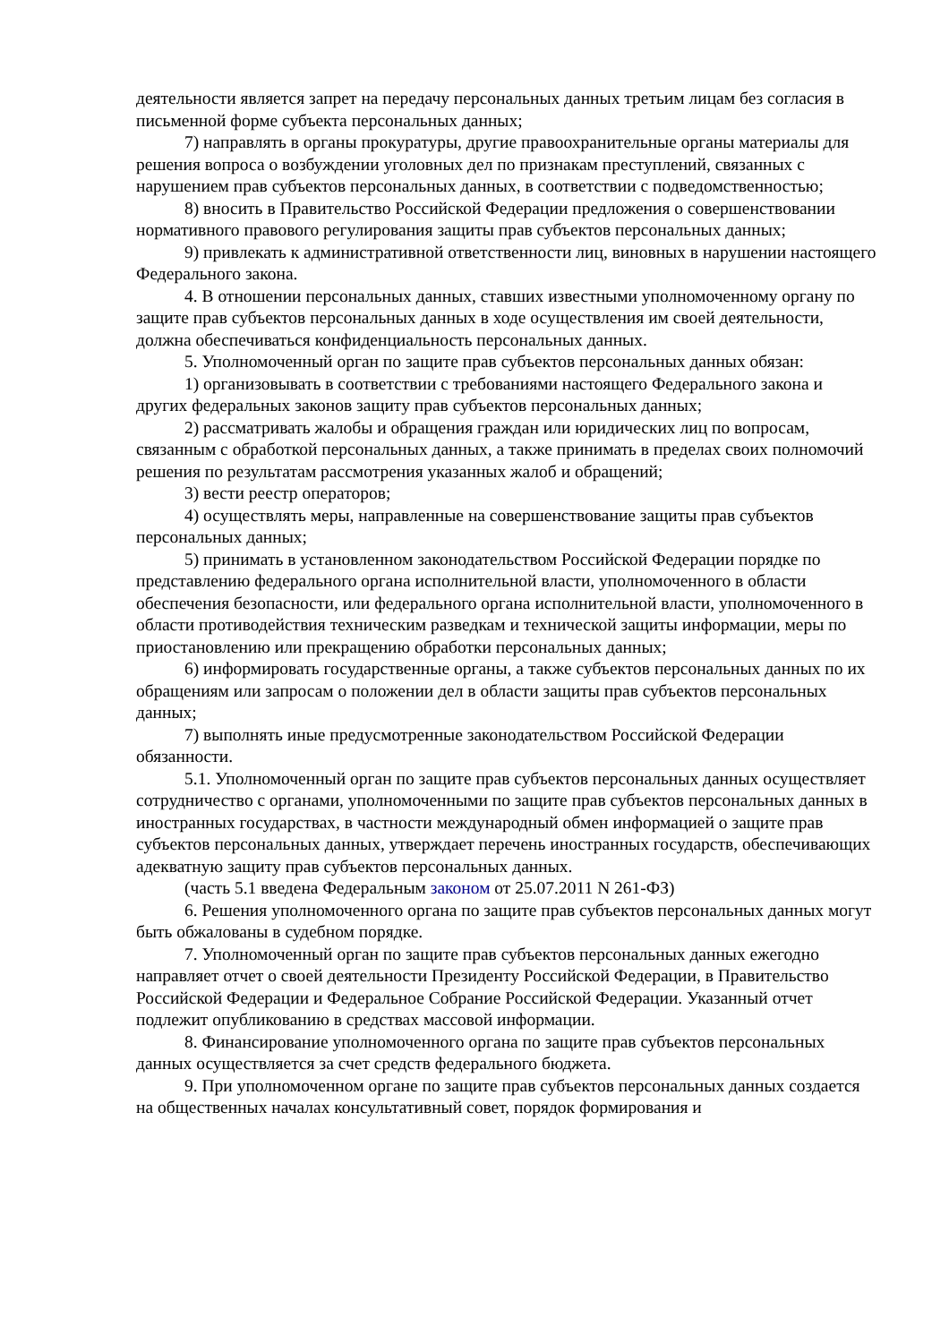деятельности является запрет на передачу персональных данных третьим лицам без согласия в письменной форме субъекта персональных данных;
7) направлять в органы прокуратуры, другие правоохранительные органы материалы для решения вопроса о возбуждении уголовных дел по признакам преступлений, связанных с нарушением прав субъектов персональных данных, в соответствии с подведомственностью;
8) вносить в Правительство Российской Федерации предложения о совершенствовании нормативного правового регулирования защиты прав субъектов персональных данных;
9) привлекать к административной ответственности лиц, виновных в нарушении настоящего Федерального закона.
4. В отношении персональных данных, ставших известными уполномоченному органу по защите прав субъектов персональных данных в ходе осуществления им своей деятельности, должна обеспечиваться конфиденциальность персональных данных.
5. Уполномоченный орган по защите прав субъектов персональных данных обязан:
1) организовывать в соответствии с требованиями настоящего Федерального закона и других федеральных законов защиту прав субъектов персональных данных;
2) рассматривать жалобы и обращения граждан или юридических лиц по вопросам, связанным с обработкой персональных данных, а также принимать в пределах своих полномочий решения по результатам рассмотрения указанных жалоб и обращений;
3) вести реестр операторов;
4) осуществлять меры, направленные на совершенствование защиты прав субъектов персональных данных;
5) принимать в установленном законодательством Российской Федерации порядке по представлению федерального органа исполнительной власти, уполномоченного в области обеспечения безопасности, или федерального органа исполнительной власти, уполномоченного в области противодействия техническим разведкам и технической защиты информации, меры по приостановлению или прекращению обработки персональных данных;
6) информировать государственные органы, а также субъектов персональных данных по их обращениям или запросам о положении дел в области защиты прав субъектов персональных данных;
7) выполнять иные предусмотренные законодательством Российской Федерации обязанности.
5.1. Уполномоченный орган по защите прав субъектов персональных данных осуществляет сотрудничество с органами, уполномоченными по защите прав субъектов персональных данных в иностранных государствах, в частности международный обмен информацией о защите прав субъектов персональных данных, утверждает перечень иностранных государств, обеспечивающих адекватную защиту прав субъектов персональных данных.
(часть 5.1 введена Федеральным законом от 25.07.2011 N 261-ФЗ)
6. Решения уполномоченного органа по защите прав субъектов персональных данных могут быть обжалованы в судебном порядке.
7. Уполномоченный орган по защите прав субъектов персональных данных ежегодно направляет отчет о своей деятельности Президенту Российской Федерации, в Правительство Российской Федерации и Федеральное Собрание Российской Федерации. Указанный отчет подлежит опубликованию в средствах массовой информации.
8. Финансирование уполномоченного органа по защите прав субъектов персональных данных осуществляется за счет средств федерального бюджета.
9. При уполномоченном органе по защите прав субъектов персональных данных создается на общественных началах консультативный совет, порядок формирования и